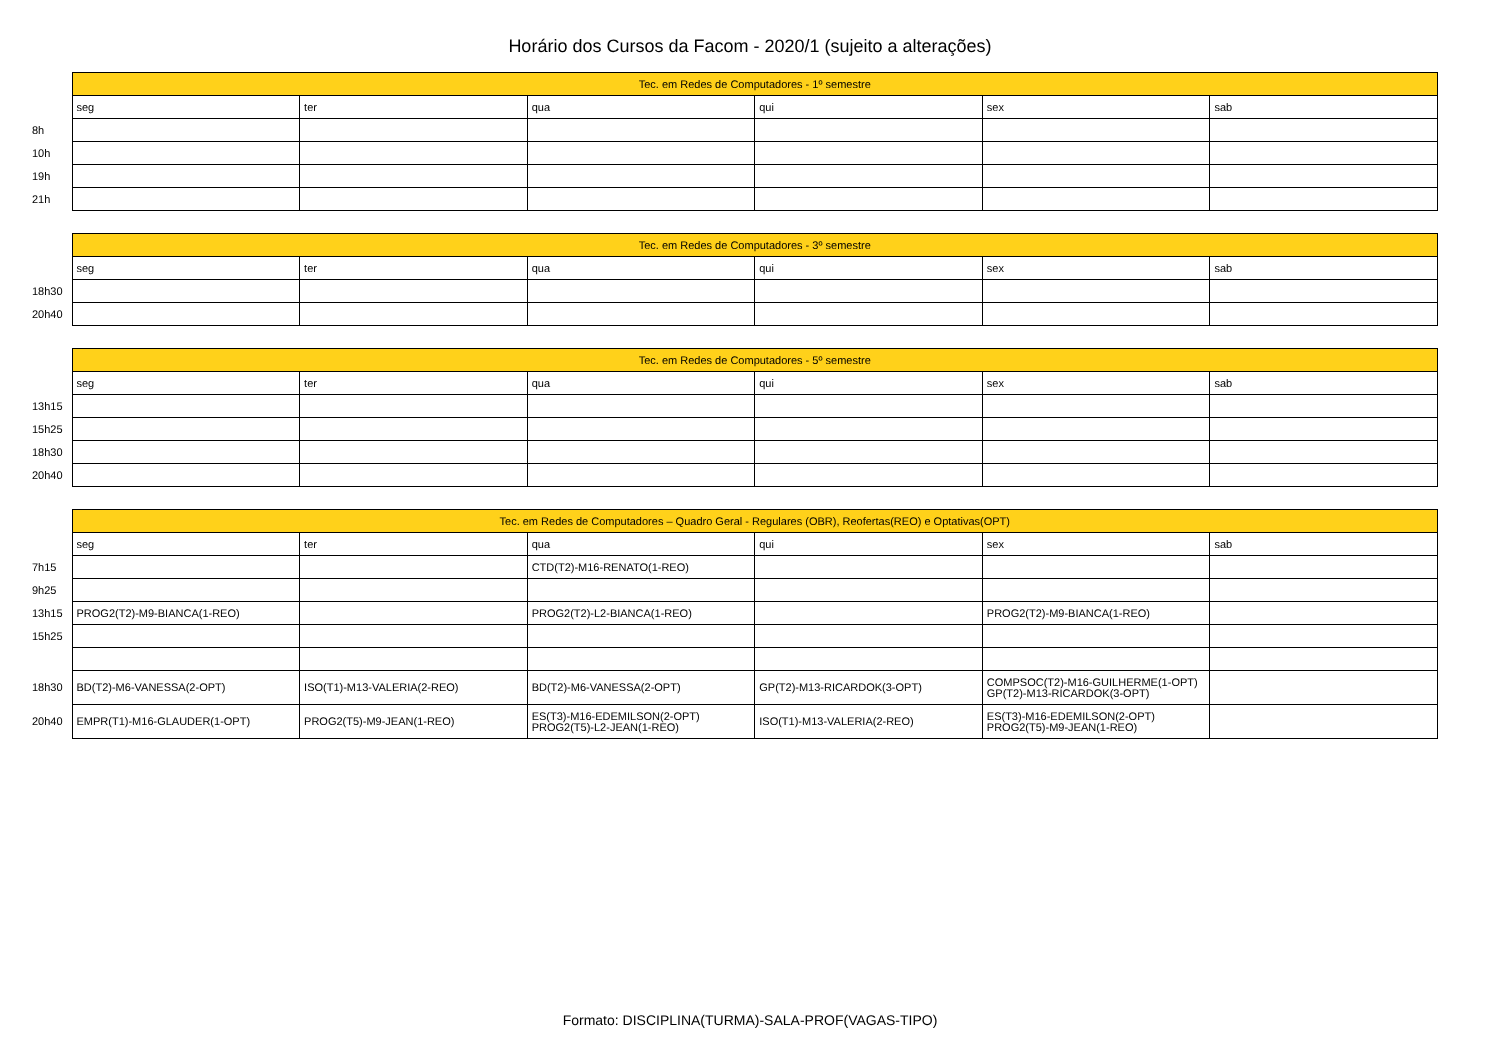Horário dos Cursos da Facom - 2020/1 (sujeito a alterações)
| | Tec. em Redes de Computadores - 1º semestre | | | | | |
| | seg | ter | qua | qui | sex | sab |
| 8h | | | | | | |
| 10h | | | | | | |
| 19h | | | | | | |
| 21h | | | | | | |
| | Tec. em Redes de Computadores - 3º semestre | | | | | |
| | seg | ter | qua | qui | sex | sab |
| 18h30 | | | | | | |
| 20h40 | | | | | | |
| | Tec. em Redes de Computadores - 5º semestre | | | | | |
| | seg | ter | qua | qui | sex | sab |
| 13h15 | | | | | | |
| 15h25 | | | | | | |
| 18h30 | | | | | | |
| 20h40 | | | | | | |
| | Tec. em Redes de Computadores – Quadro Geral - Regulares (OBR), Reofertas(REO) e Optativas(OPT) | | | | | |
| | seg | ter | qua | qui | sex | sab |
| 7h15 | | | CTD(T2)-M16-RENATO(1-REO) | | | |
| 9h25 | | | | | | |
| 13h15 | PROG2(T2)-M9-BIANCA(1-REO) | | PROG2(T2)-L2-BIANCA(1-REO) | | PROG2(T2)-M9-BIANCA(1-REO) | |
| 15h25 | | | | | | |
| 18h30 | BD(T2)-M6-VANESSA(2-OPT) | ISO(T1)-M13-VALERIA(2-REO) | BD(T2)-M6-VANESSA(2-OPT) | GP(T2)-M13-RICARDOK(3-OPT) | COMPSOC(T2)-M16-GUILHERME(1-OPT) GP(T2)-M13-RICARDOK(3-OPT) | |
| 20h40 | EMPR(T1)-M16-GLAUDER(1-OPT) | PROG2(T5)-M9-JEAN(1-REO) | ES(T3)-M16-EDEMILSON(2-OPT) PROG2(T5)-L2-JEAN(1-REO) | ISO(T1)-M13-VALERIA(2-REO) | ES(T3)-M16-EDEMILSON(2-OPT) PROG2(T5)-M9-JEAN(1-REO) | |
Formato: DISCIPLINA(TURMA)-SALA-PROF(VAGAS-TIPO)